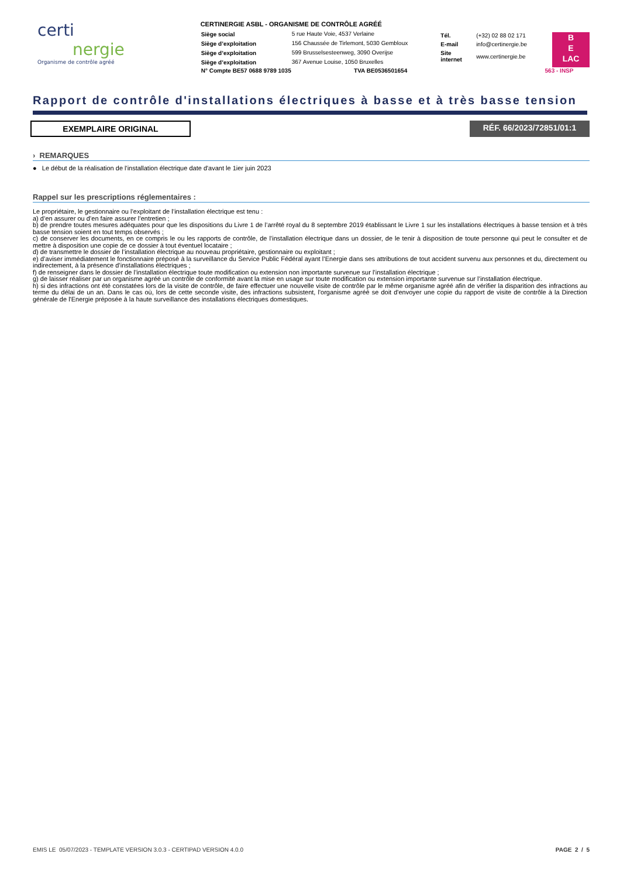certi
nergie
Organisme de contrôle agréé
CERTINERGIE ASBL - ORGANISME DE CONTRÔLE AGRÉÉ
| Siège social | 5 rue Haute Voie, 4537 Verlaine |
| Siège d’exploitation | 156 Chaussée de Tirlemont, 5030 Gembloux |
| Siège d’exploitation | 599 Brusselsesteenweg, 3090 Overijse |
| Siège d’exploitation | 367 Avenue Louise, 1050 Bruxelles |
| N° Compte BE57 0688 9789 1035 | TVA BE0536501654 |
| Tél. | (+32) 02 88 02 171 |
| E-mail | info@certinergie.be |
| Site internet | www.certinergie.be |
B
E
LAC
563 - INSP
Rapport de contrôle d'installations électriques à basse et à très basse tension
EXEMPLAIRE ORIGINAL RÉF. 66/2023/72851/01:1
› REMARQUES
● Le début de la réalisation de l'installation électrique date d'avant le 1ier juin 2023
Rappel sur les prescriptions réglementaires :
Le propriétaire, le gestionnaire ou l’exploitant de l’installation électrique est tenu :
a) d’en assurer ou d’en faire assurer l’entretien ;
b) de prendre toutes mesures adéquates pour que les dispositions du Livre 1 de l’arrêté royal du 8 septembre 2019 établissant le Livre 1 sur les installations électriques à basse tension et à très basse tension soient en tout temps observés ;
c) de conserver les documents, en ce compris le ou les rapports de contrôle, de l’installation électrique dans un dossier, de le tenir à disposition de toute personne qui peut le consulter et de mettre à disposition une copie de ce dossier à tout éventuel locataire ;
d) de transmettre le dossier de l’installation électrique au nouveau propriétaire, gestionnaire ou exploitant ;
e) d’aviser immédiatement le fonctionnaire préposé à la surveillance du Service Public Fédéral ayant l’Energie dans ses attributions de tout accident survenu aux personnes et du, directement ou indirectement, à la présence d’installations électriques ;
f) de renseigner dans le dossier de l’installation électrique toute modification ou extension non importante survenue sur l’installation électrique ;
g) de laisser réaliser par un organisme agréé un contrôle de conformité avant la mise en usage sur toute modification ou extension importante survenue sur l’installation électrique.
h) si des infractions ont été constatées lors de la visite de contrôle, de faire effectuer une nouvelle visite de contrôle par le même organisme agréé afin de vérifier la disparition des infractions au terme du délai de un an. Dans le cas où, lors de cette seconde visite, des infractions subsistent, l'organisme agréé se doit d'envoyer une copie du rapport de visite de contrôle à la Direction générale de l'Energie préposée à la haute surveillance des installations électriques domestiques.
EMIS LE 05/07/2023 - TEMPLATE VERSION 3.0.3 - CERTIPAD VERSION 4.0.0 PAGE 2 / 5